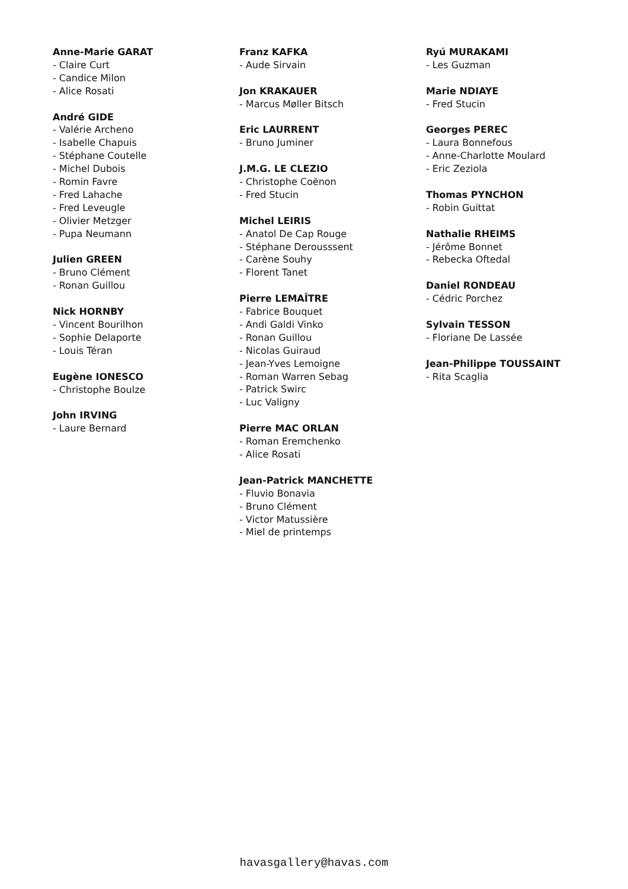Anne-Marie GARAT
- Claire Curt
- Candice Milon
- Alice Rosati
André GIDE
- Valérie Archeno
- Isabelle Chapuis
- Stéphane Coutelle
- Michel Dubois
- Romin Favre
- Fred Lahache
- Fred Leveugle
- Olivier Metzger
- Pupa Neumann
Julien GREEN
- Bruno Clément
- Ronan Guillou
Nick HORNBY
- Vincent Bourilhon
- Sophie Delaporte
- Louis Téran
Eugène IONESCO
- Christophe Boulze
John IRVING
- Laure Bernard
Franz KAFKA
- Aude Sirvain
Jon KRAKAUER
- Marcus Møller Bitsch
Eric LAURRENT
- Bruno Juminer
J.M.G. LE CLEZIO
- Christophe Coënon
- Fred Stucin
Michel LEIRIS
- Anatol De Cap Rouge
- Stéphane Derousssent
- Carène Souhy
- Florent Tanet
Pierre LEMAÎTRE
- Fabrice Bouquet
- Andi Galdi Vinko
- Ronan Guillou
- Nicolas Guiraud
- Jean-Yves Lemoigne
- Roman Warren Sebag
- Patrick Swirc
- Luc Valigny
Pierre MAC ORLAN
- Roman Eremchenko
- Alice Rosati
Jean-Patrick MANCHETTE
- Fluvio Bonavia
- Bruno Clément
- Victor Matussière
- Miel de printemps
Ryú MURAKAMI
- Les Guzman
Marie NDIAYE
- Fred Stucin
Georges PEREC
- Laura Bonnefous
- Anne-Charlotte Moulard
- Eric Zeziola
Thomas PYNCHON
- Robin Guittat
Nathalie RHEIMS
- Jérôme Bonnet
- Rebecka Oftedal
Daniel RONDEAU
- Cédric Porchez
Sylvain TESSON
- Floriane De Lassée
Jean-Philippe TOUSSAINT
- Rita Scaglia
havasgallery@havas.com